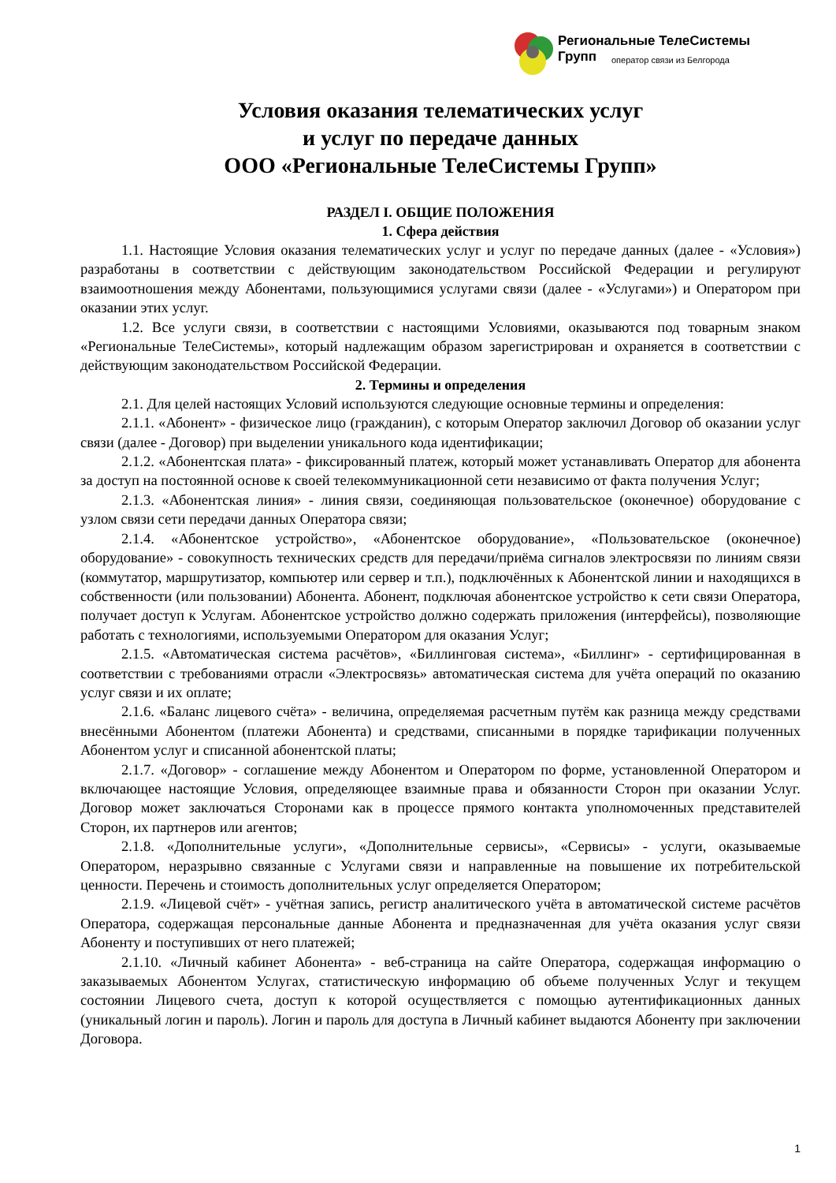Региональные ТелеСистемы Групп
оператор связи из Белгорода
Условия оказания телематических услуг
и услуг по передаче данных
ООО «Региональные ТелеСистемы Групп»
РАЗДЕЛ I. ОБЩИЕ ПОЛОЖЕНИЯ
1. Сфера действия
1.1. Настоящие Условия оказания телематических услуг и услуг по передаче данных (далее - «Условия») разработаны в соответствии с действующим законодательством Российской Федерации и регулируют взаимоотношения между Абонентами, пользующимися услугами связи (далее - «Услугами») и Оператором при оказании этих услуг.
1.2. Все услуги связи, в соответствии с настоящими Условиями, оказываются под товарным знаком «Региональные ТелеСистемы», который надлежащим образом зарегистрирован и охраняется в соответствии с действующим законодательством Российской Федерации.
2. Термины и определения
2.1. Для целей настоящих Условий используются следующие основные термины и определения:
2.1.1. «Абонент» - физическое лицо (гражданин), с которым Оператор заключил Договор об оказании услуг связи (далее - Договор) при выделении уникального кода идентификации;
2.1.2. «Абонентская плата» - фиксированный платеж, который может устанавливать Оператор для абонента за доступ на постоянной основе к своей телекоммуникационной сети независимо от факта получения Услуг;
2.1.3. «Абонентская линия» - линия связи, соединяющая пользовательское (оконечное) оборудование с узлом связи сети передачи данных Оператора связи;
2.1.4. «Абонентское устройство», «Абонентское оборудование», «Пользовательское (оконечное) оборудование» - совокупность технических средств для передачи/приёма сигналов электросвязи по линиям связи (коммутатор, маршрутизатор, компьютер или сервер и т.п.), подключённых к Абонентской линии и находящихся в собственности (или пользовании) Абонента. Абонент, подключая абонентское устройство к сети связи Оператора, получает доступ к Услугам. Абонентское устройство должно содержать приложения (интерфейсы), позволяющие работать с технологиями, используемыми Оператором для оказания Услуг;
2.1.5. «Автоматическая система расчётов», «Биллинговая система», «Биллинг» - сертифицированная в соответствии с требованиями отрасли «Электросвязь» автоматическая система для учёта операций по оказанию услуг связи и их оплате;
2.1.6. «Баланс лицевого счёта» - величина, определяемая расчетным путём как разница между средствами внесёнными Абонентом (платежи Абонента) и средствами, списанными в порядке тарификации полученных Абонентом услуг и списанной абонентской платы;
2.1.7. «Договор» - соглашение между Абонентом и Оператором по форме, установленной Оператором и включающее настоящие Условия, определяющее взаимные права и обязанности Сторон при оказании Услуг. Договор может заключаться Сторонами как в процессе прямого контакта уполномоченных представителей Сторон, их партнеров или агентов;
2.1.8. «Дополнительные услуги», «Дополнительные сервисы», «Сервисы» - услуги, оказываемые Оператором, неразрывно связанные с Услугами связи и направленные на повышение их потребительской ценности. Перечень и стоимость дополнительных услуг определяется Оператором;
2.1.9. «Лицевой счёт» - учётная запись, регистр аналитического учёта в автоматической системе расчётов Оператора, содержащая персональные данные Абонента и предназначенная для учёта оказания услуг связи Абоненту и поступивших от него платежей;
2.1.10. «Личный кабинет Абонента» - веб-страница на сайте Оператора, содержащая информацию о заказываемых Абонентом Услугах, статистическую информацию об объеме полученных Услуг и текущем состоянии Лицевого счета, доступ к которой осуществляется с помощью аутентификационных данных (уникальный логин и пароль). Логин и пароль для доступа в Личный кабинет выдаются Абоненту при заключении Договора.
1